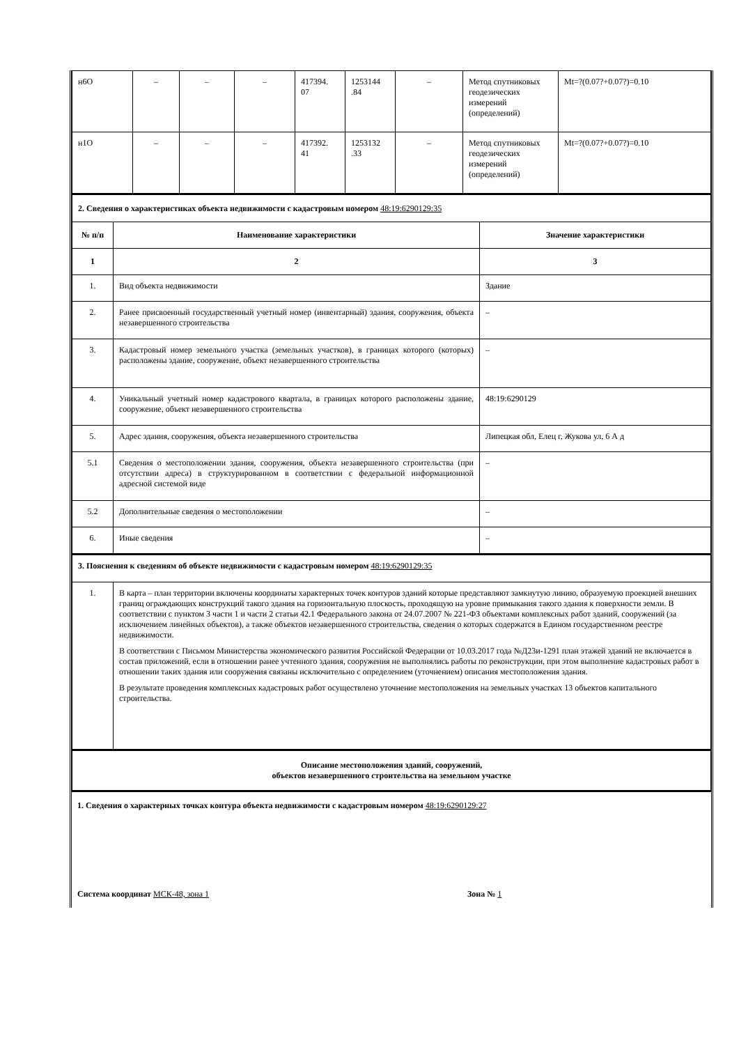| н6О | – | – | – | 417394. 07 | 1253144 .84 | – | Метод спутниковых геодезических измерений (определений) | Mt=?(0.07?+0.07?)=0.10 |
| н1О | – | – | – | 417392. 41 | 1253132 .33 | – | Метод спутниковых геодезических измерений (определений) | Mt=?(0.07?+0.07?)=0.10 |
| 2. Сведения о характеристиках объекта недвижимости с кадастровым номером 48:19:6290129:35 | | |
| № п/п | Наименование характеристики | Значение характеристики |
| 1 | 2 | 3 |
| 1. | Вид объекта недвижимости | Здание |
| 2. | Ранее присвоенный государственный учетный номер (инвентарный) здания, сооружения, объекта незавершенного строительства | – |
| 3. | Кадастровый номер земельного участка (земельных участков), в границах которого (которых) расположены здание, сооружение, объект незавершенного строительства | – |
| 4. | Уникальный учетный номер кадастрового квартала, в границах которого расположены здание, сооружение, объект незавершенного строительства | 48:19:6290129 |
| 5. | Адрес здания, сооружения, объекта незавершенного строительства | Липецкая обл, Елец г, Жукова ул, 6 А д |
| 5.1 | Сведения о местоположении здания, сооружения, объекта незавершенного строительства (при отсутствии адреса) в структурированном в соответствии с федеральной информационной адресной системой виде | – |
| 5.2 | Дополнительные сведения о местоположении | – |
| 6. | Иные сведения | – |
| 3. Пояснения к сведениям об объекте недвижимости с кадастровым номером 48:19:6290129:35 | |
| 1. | В карта – план территории включены координаты характерных точек контуров зданий которые представляют замкнутую линию, образуемую проекцией внешних границ ограждающих конструкций такого здания на горизонтальную плоскость, проходящую на уровне примыкания такого здания к поверхности земли. В соответствии с пунктом 3 части 1 и части 2 статьи 42.1 Федерального закона от 24.07.2007 № 221-ФЗ объектами комплексных работ зданий, сооружений (за исключением линейных объектов), а также объектов незавершенного строительства, сведения о которых содержатся в Едином государственном реестре недвижимости. В соответствии с Письмом Министерства экономического развития Российской Федерации от 10.03.2017 года №Д23и-1291 план этажей зданий не включается в состав приложений, если в отношении ранее учтенного здания, сооружения не выполнялись работы по реконструкции, при этом выполнение кадастровых работ в отношении таких здания или сооружения связаны исключительно с определением (уточнением) описания местоположения здания. В результате проведения комплексных кадастровых работ осуществлено уточнение местоположения на земельных участках 13 объектов капитального строительства. |
| Описание местоположения зданий, сооружений, объектов незавершенного строительства на земельном участке |
1. Сведения о характерных точках контура объекта недвижимости с кадастровым номером 48:19:6290129:27
Система координат МСК-48, зона 1 Зона № 1